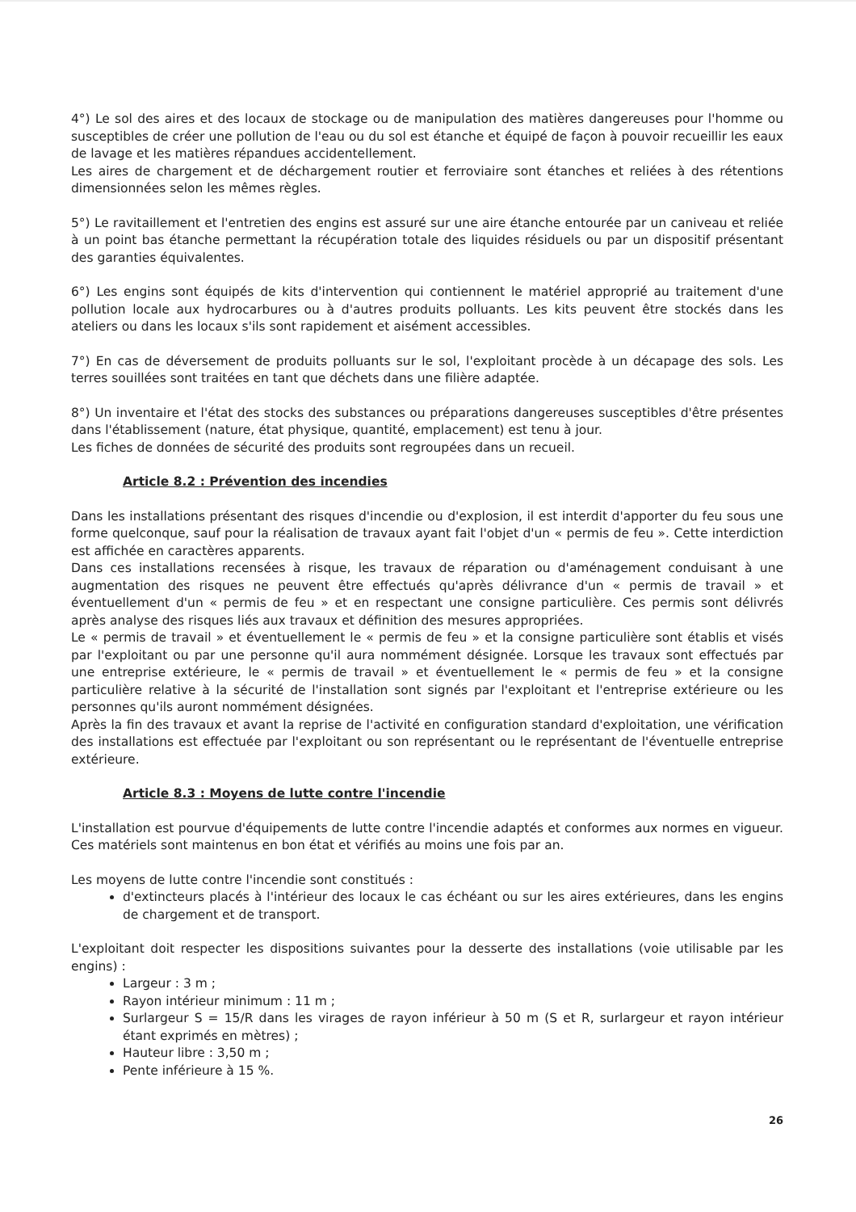4°) Le sol des aires et des locaux de stockage ou de manipulation des matières dangereuses pour l'homme ou susceptibles de créer une pollution de l'eau ou du sol est étanche et équipé de façon à pouvoir recueillir les eaux de lavage et les matières répandues accidentellement.
Les aires de chargement et de déchargement routier et ferroviaire sont étanches et reliées à des rétentions dimensionnées selon les mêmes règles.
5°) Le ravitaillement et l'entretien des engins est assuré sur une aire étanche entourée par un caniveau et reliée à un point bas étanche permettant la récupération totale des liquides résiduels ou par un dispositif présentant des garanties équivalentes.
6°) Les engins sont équipés de kits d'intervention qui contiennent le matériel approprié au traitement d'une pollution locale aux hydrocarbures ou à d'autres produits polluants. Les kits peuvent être stockés dans les ateliers ou dans les locaux s'ils sont rapidement et aisément accessibles.
7°) En cas de déversement de produits polluants sur le sol, l'exploitant procède à un décapage des sols. Les terres souillées sont traitées en tant que déchets dans une filière adaptée.
8°) Un inventaire et l'état des stocks des substances ou préparations dangereuses susceptibles d'être présentes dans l'établissement (nature, état physique, quantité, emplacement) est tenu à jour.
Les fiches de données de sécurité des produits sont regroupées dans un recueil.
Article 8.2 : Prévention des incendies
Dans les installations présentant des risques d'incendie ou d'explosion, il est interdit d'apporter du feu sous une forme quelconque, sauf pour la réalisation de travaux ayant fait l'objet d'un « permis de feu ». Cette interdiction est affichée en caractères apparents.
Dans ces installations recensées à risque, les travaux de réparation ou d'aménagement conduisant à une augmentation des risques ne peuvent être effectués qu'après délivrance d'un « permis de travail » et éventuellement d'un « permis de feu » et en respectant une consigne particulière. Ces permis sont délivrés après analyse des risques liés aux travaux et définition des mesures appropriées.
Le « permis de travail » et éventuellement le « permis de feu » et la consigne particulière sont établis et visés par l'exploitant ou par une personne qu'il aura nommément désignée. Lorsque les travaux sont effectués par une entreprise extérieure, le « permis de travail » et éventuellement le « permis de feu » et la consigne particulière relative à la sécurité de l'installation sont signés par l'exploitant et l'entreprise extérieure ou les personnes qu'ils auront nommément désignées.
Après la fin des travaux et avant la reprise de l'activité en configuration standard d'exploitation, une vérification des installations est effectuée par l'exploitant ou son représentant ou le représentant de l'éventuelle entreprise extérieure.
Article 8.3 : Moyens de lutte contre l'incendie
L'installation est pourvue d'équipements de lutte contre l'incendie adaptés et conformes aux normes en vigueur. Ces matériels sont maintenus en bon état et vérifiés au moins une fois par an.
Les moyens de lutte contre l'incendie sont constitués :
d'extincteurs placés à l'intérieur des locaux le cas échéant ou sur les aires extérieures, dans les engins de chargement et de transport.
L'exploitant doit respecter les dispositions suivantes pour la desserte des installations (voie utilisable par les engins) :
Largeur : 3 m ;
Rayon intérieur minimum : 11 m ;
Surlargeur S = 15/R dans les virages de rayon inférieur à 50 m (S et R, surlargeur et rayon intérieur étant exprimés en mètres) ;
Hauteur libre : 3,50 m ;
Pente inférieure à 15 %.
26